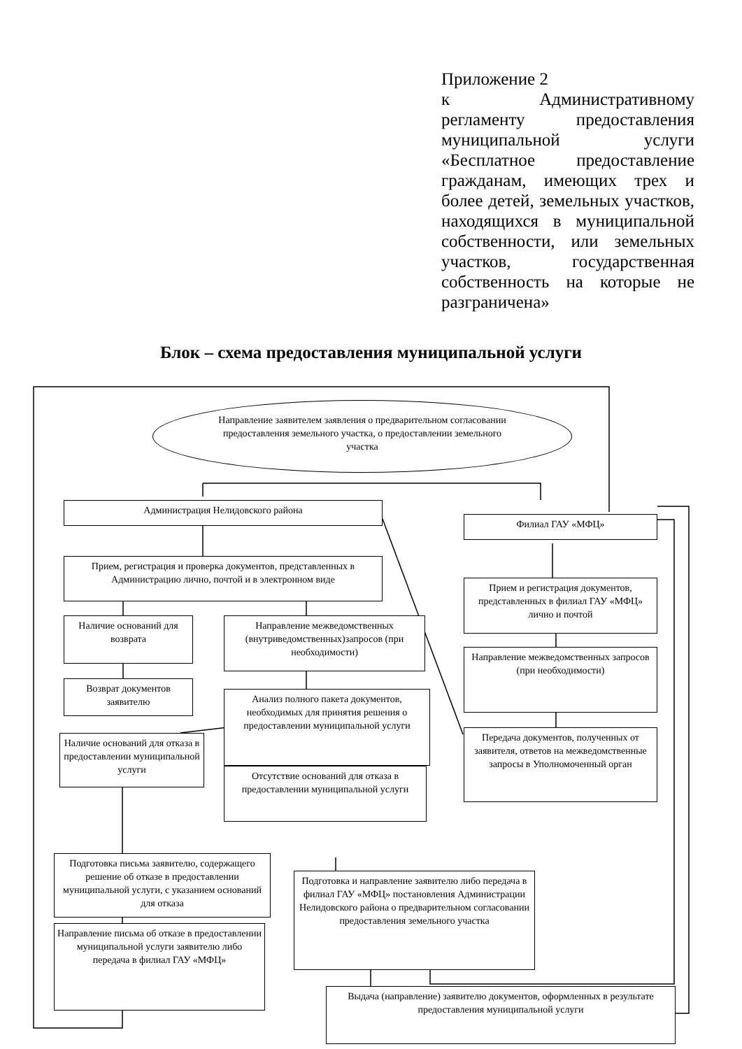Приложение 2
к Административному регламенту предоставления муниципальной услуги «Бесплатное предоставление гражданам, имеющих трех и более детей, земельных участков, находящихся в муниципальной собственности, или земельных участков, государственная собственность на которые не разграничена»
Блок – схема предоставления муниципальной услуги
Направление заявителем заявления о предварительном согласовании предоставления земельного участка, о предоставлении земельного участка
Администрация Нелидовского района
Филиал ГАУ «МФЦ»
Прием, регистрация и проверка документов, представленных в Администрацию лично, почтой и в электронном виде
Прием и регистрация документов, представленных в филиал ГАУ «МФЦ» лично и почтой
Наличие оснований для возврата
Направление межведомственных (внутриведомственных)запросов (при необходимости)
Направление межведомственных запросов (при необходимости)
Возврат документов заявителю
Анализ полного пакета документов, необходимых для принятия решения о предоставлении муниципальной услуги
Передача документов, полученных от заявителя, ответов на межведомственные запросы в Уполномоченный орган
Наличие оснований для отказа в предоставлении муниципальной услуги
Отсутствие оснований для отказа в предоставлении муниципальной услуги
Подготовка письма заявителю, содержащего решение об отказе в предоставлении муниципальной услуги, с указанием оснований для отказа
Подготовка и направление заявителю либо передача в филиал ГАУ «МФЦ» постановления Администрации Нелидовского района о предварительном согласовании предоставления земельного участка
Направление письма об отказе в предоставлении муниципальной услуги заявителю либо передача в филиал ГАУ «МФЦ»
Выдача (направление) заявителю документов, оформленных в результате предоставления муниципальной услуги